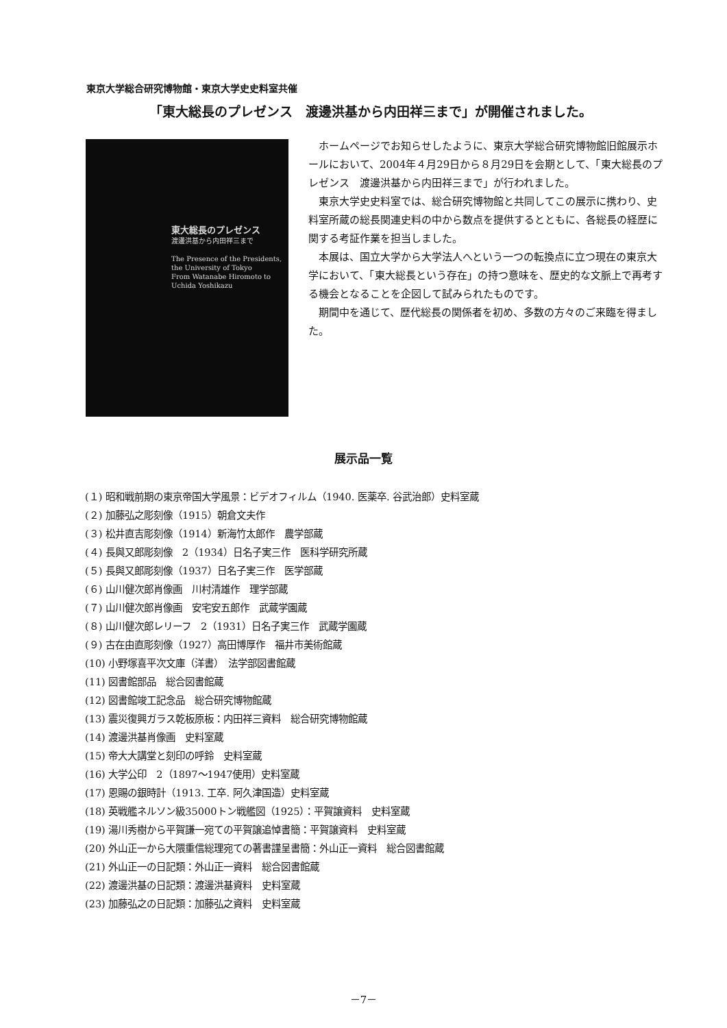東京大学総合研究博物館・東京大学史史料室共催
「東大総長のプレゼンス　渡邊洪基から内田祥三まで」が開催されました。
東大総長のプレゼンス
渡邊洪基から内田祥三まで
The Presence of the Presidents,
the University of Tokyo
From Watanabe Hiromoto to Uchida Yoshikazu
ホームページでお知らせしたように、東京大学総合研究博物館旧館展示ホールにおいて、2004年４月29日から８月29日を会期として、「東大総長のプレゼンス　渡邊洪基から内田祥三まで」が行われました。
東京大学史史料室では、総合研究博物館と共同してこの展示に携わり、史料室所蔵の総長関連史料の中から数点を提供するとともに、各総長の経歴に関する考証作業を担当しました。
本展は、国立大学から大学法人へという一つの転換点に立つ現在の東京大学において、「東大総長という存在」の持つ意味を、歴史的な文脈上で再考する機会となることを企図して試みられたものです。
期間中を通じて、歴代総長の関係者を初め、多数の方々のご来臨を得ました。
展示品一覧
(１) 昭和戦前期の東京帝国大学風景：ビデオフィルム（1940. 医薬卒. 谷武治郎）史料室蔵
(２) 加藤弘之彫刻像（1915）朝倉文夫作
(３) 松井直吉彫刻像（1914）新海竹太郎作　農学部蔵
(４) 長與又郎彫刻像　2（1934）日名子実三作　医科学研究所蔵
(５) 長與又郎彫刻像（1937）日名子実三作　医学部蔵
(６) 山川健次郎肖像画　川村清雄作　理学部蔵
(７) 山川健次郎肖像画　安宅安五郎作　武蔵学園蔵
(８) 山川健次郎レリーフ　2（1931）日名子実三作　武蔵学園蔵
(９) 古在由直彫刻像（1927）高田博厚作　福井市美術館蔵
(10) 小野塚喜平次文庫（洋書）　法学部図書館蔵
(11) 図書館部品　総合図書館蔵
(12) 図書館竣工記念品　総合研究博物館蔵
(13) 震災復興ガラス乾板原板：内田祥三資料　総合研究博物館蔵
(14) 渡邊洪基肖像画　史料室蔵
(15) 帝大大講堂と刻印の呼鈴　史料室蔵
(16) 大学公印　2（1897～1947使用）史料室蔵
(17) 恩賜の銀時計（1913. 工卒. 阿久津国造）史料室蔵
(18) 英戦艦ネルソン級35000トン戦艦図（1925）：平賀譲資料　史料室蔵
(19) 湯川秀樹から平賀謙一宛ての平賀譲追悼書簡：平賀譲資料　史料室蔵
(20) 外山正一から大隈重信総理宛ての著書謹呈書簡：外山正一資料　総合図書館蔵
(21) 外山正一の日記類：外山正一資料　総合図書館蔵
(22) 渡邊洪基の日記類：渡邊洪基資料　史料室蔵
(23) 加藤弘之の日記類：加藤弘之資料　史料室蔵
－7－